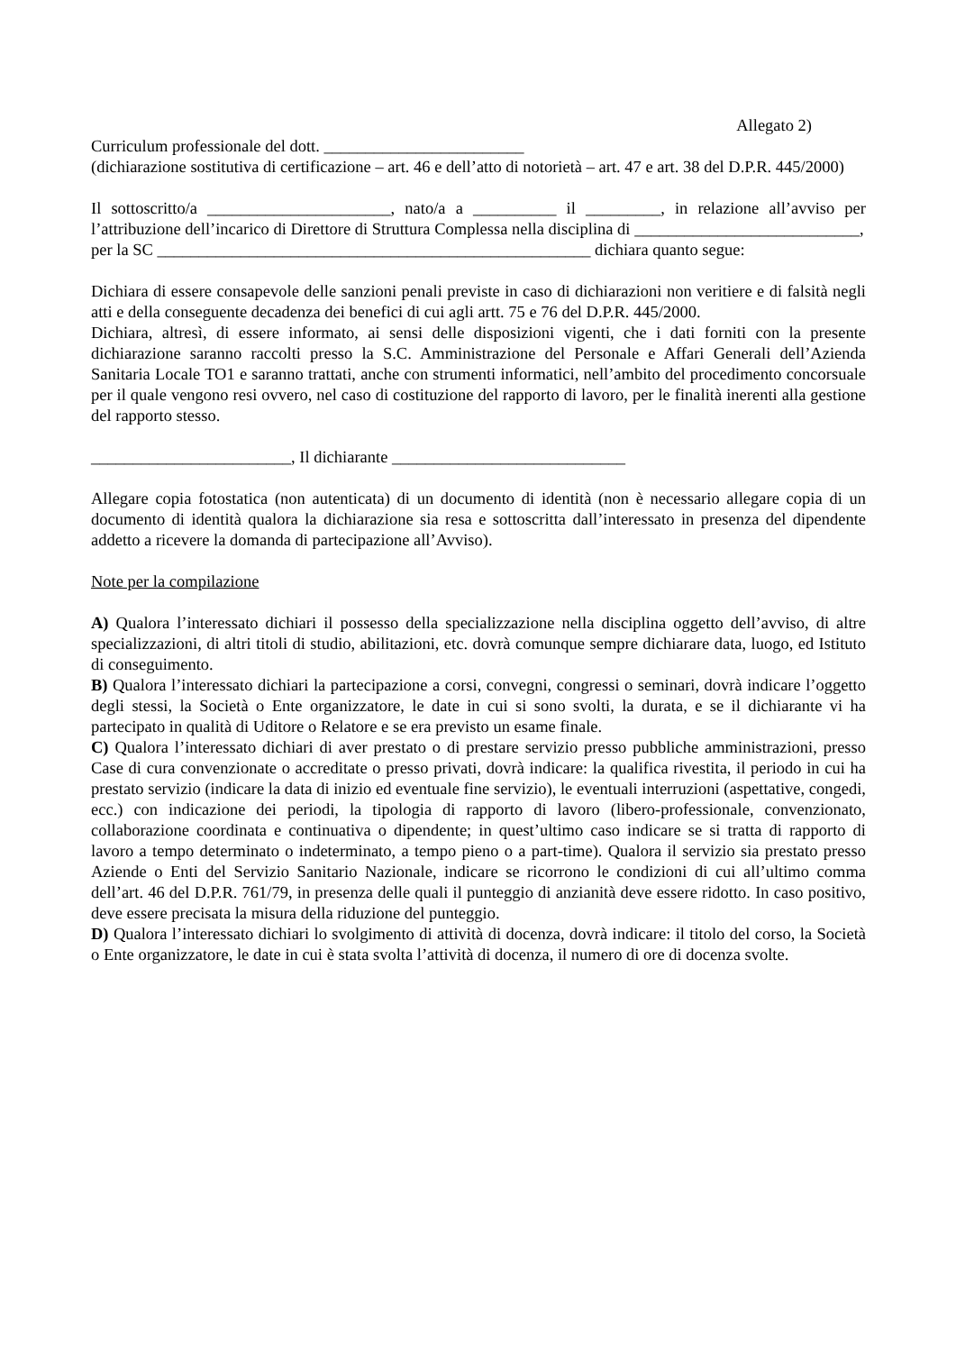Allegato 2)
Curriculum professionale del dott. ________________________
(dichiarazione sostitutiva di certificazione – art. 46 e dell’atto di notorietà – art. 47 e art. 38 del D.P.R. 445/2000)
Il sottoscritto/a ______________________, nato/a a __________ il _________, in relazione all’avviso per l’attribuzione dell’incarico di Direttore di Struttura Complessa nella disciplina di ___________________________,
per la SC ____________________________________________________ dichiara quanto segue:
Dichiara di essere consapevole delle sanzioni penali previste in caso di dichiarazioni non veritiere e di falsità negli atti e della conseguente decadenza dei benefici di cui agli artt. 75 e 76 del D.P.R. 445/2000.
Dichiara, altresì, di essere informato, ai sensi delle disposizioni vigenti, che i dati forniti con la presente dichiarazione saranno raccolti presso la S.C. Amministrazione del Personale e Affari Generali dell’Azienda Sanitaria Locale TO1 e saranno trattati, anche con strumenti informatici, nell’ambito del procedimento concorsuale per il quale vengono resi ovvero, nel caso di costituzione del rapporto di lavoro, per le finalità inerenti alla gestione del rapporto stesso.
________________________, Il dichiarante ____________________________
Allegare copia fotostatica (non autenticata) di un documento di identità (non è necessario allegare copia di un documento di identità qualora la dichiarazione sia resa e sottoscritta dall’interessato in presenza del dipendente addetto a ricevere la domanda di partecipazione all’Avviso).
Note per la compilazione
A) Qualora l’interessato dichiari il possesso della specializzazione nella disciplina oggetto dell’avviso, di altre specializzazioni, di altri titoli di studio, abilitazioni, etc. dovrà comunque sempre dichiarare data, luogo, ed Istituto di conseguimento.
B) Qualora l’interessato dichiari la partecipazione a corsi, convegni, congressi o seminari, dovrà indicare l’oggetto degli stessi, la Società o Ente organizzatore, le date in cui si sono svolti, la durata, e se il dichiarante vi ha partecipato in qualità di Uditore o Relatore e se era previsto un esame finale.
C) Qualora l’interessato dichiari di aver prestato o di prestare servizio presso pubbliche amministrazioni, presso Case di cura convenzionate o accreditate o presso privati, dovrà indicare: la qualifica rivestita, il periodo in cui ha prestato servizio (indicare la data di inizio ed eventuale fine servizio), le eventuali interruzioni (aspettative, congedi, ecc.) con indicazione dei periodi, la tipologia di rapporto di lavoro (libero-professionale, convenzionato, collaborazione coordinata e continuativa o dipendente; in quest’ultimo caso indicare se si tratta di rapporto di lavoro a tempo determinato o indeterminato, a tempo pieno o a part-time). Qualora il servizio sia prestato presso Aziende o Enti del Servizio Sanitario Nazionale, indicare se ricorrono le condizioni di cui all’ultimo comma dell’art. 46 del D.P.R. 761/79, in presenza delle quali il punteggio di anzianità deve essere ridotto. In caso positivo, deve essere precisata la misura della riduzione del punteggio.
D) Qualora l’interessato dichiari lo svolgimento di attività di docenza, dovrà indicare: il titolo del corso, la Società o Ente organizzatore, le date in cui è stata svolta l’attività di docenza, il numero di ore di docenza svolte.